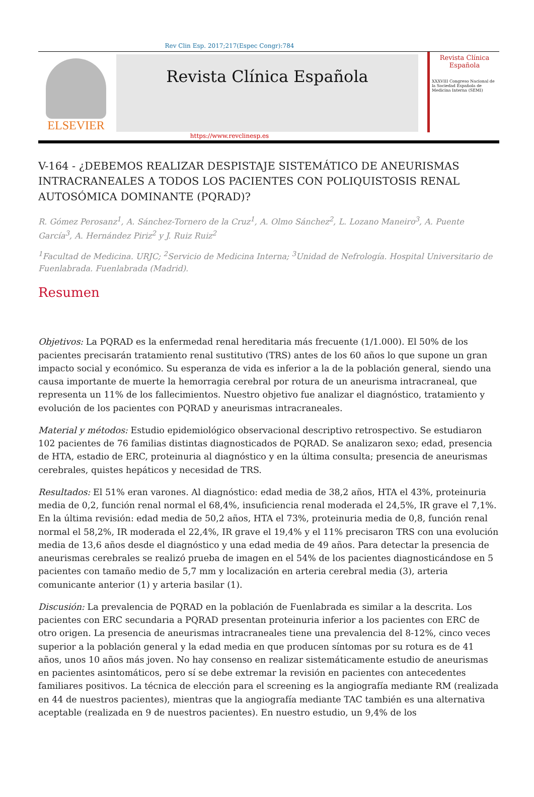Rev Clin Esp. 2017;217(Espec Congr):784
ELSEVIER
Revista Clínica Española
Revista Clínica
Española
XXXVIII Congreso Nacional de la Sociedad Española de Medicina Interna (SEMI)
https://www.revclinesp.es
V-164 - ¿DEBEMOS REALIZAR DESPISTAJE SISTEMÁTICO DE ANEURISMAS INTRACRANEALES A TODOS LOS PACIENTES CON POLIQUISTOSIS RENAL AUTOSÓMICA DOMINANTE (PQRAD)?
R. Gómez Perosanz<sup>1</sup>, A. Sánchez-Tornero de la Cruz<sup>1</sup>, A. Olmo Sánchez<sup>2</sup>, L. Lozano Maneiro<sup>3</sup>, A. Puente García<sup>3</sup>, A. Hernández Piriz<sup>2</sup> y J. Ruiz Ruiz<sup>2</sup>
<sup>1</sup> Facultad de Medicina. URJC; <sup>2</sup>Servicio de Medicina Interna; <sup>3</sup>Unidad de Nefrología. Hospital Universitario de Fuenlabrada. Fuenlabrada (Madrid).
Resumen
Objetivos: La PQRAD es la enfermedad renal hereditaria más frecuente (1/1.000). El 50% de los pacientes precisarán tratamiento renal sustitutivo (TRS) antes de los 60 años lo que supone un gran impacto social y económico. Su esperanza de vida es inferior a la de la población general, siendo una causa importante de muerte la hemorragia cerebral por rotura de un aneurisma intracraneal, que representa un 11% de los fallecimientos. Nuestro objetivo fue analizar el diagnóstico, tratamiento y evolución de los pacientes con PQRAD y aneurismas intracraneales.
Material y métodos: Estudio epidemiológico observacional descriptivo retrospectivo. Se estudiaron 102 pacientes de 76 familias distintas diagnosticados de PQRAD. Se analizaron sexo; edad, presencia de HTA, estadio de ERC, proteinuria al diagnóstico y en la última consulta; presencia de aneurismas cerebrales, quistes hepáticos y necesidad de TRS.
Resultados: El 51% eran varones. Al diagnóstico: edad media de 38,2 años, HTA el 43%, proteinuria media de 0,2, función renal normal el 68,4%, insuficiencia renal moderada el 24,5%, IR grave el 7,1%. En la última revisión: edad media de 50,2 años, HTA el 73%, proteinuria media de 0,8, función renal normal el 58,2%, IR moderada el 22,4%, IR grave el 19,4% y el 11% precisaron TRS con una evolución media de 13,6 años desde el diagnóstico y una edad media de 49 años. Para detectar la presencia de aneurismas cerebrales se realizó prueba de imagen en el 54% de los pacientes diagnosticándose en 5 pacientes con tamaño medio de 5,7 mm y localización en arteria cerebral media (3), arteria comunicante anterior (1) y arteria basilar (1).
Discusión: La prevalencia de PQRAD en la población de Fuenlabrada es similar a la descrita. Los pacientes con ERC secundaria a PQRAD presentan proteinuria inferior a los pacientes con ERC de otro origen. La presencia de aneurismas intracraneales tiene una prevalencia del 8-12%, cinco veces superior a la población general y la edad media en que producen síntomas por su rotura es de 41 años, unos 10 años más joven. No hay consenso en realizar sistemáticamente estudio de aneurismas en pacientes asintomáticos, pero sí se debe extremar la revisión en pacientes con antecedentes familiares positivos. La técnica de elección para el screening es la angiografía mediante RM (realizada en 44 de nuestros pacientes), mientras que la angiografía mediante TAC también es una alternativa aceptable (realizada en 9 de nuestros pacientes). En nuestro estudio, un 9,4% de los